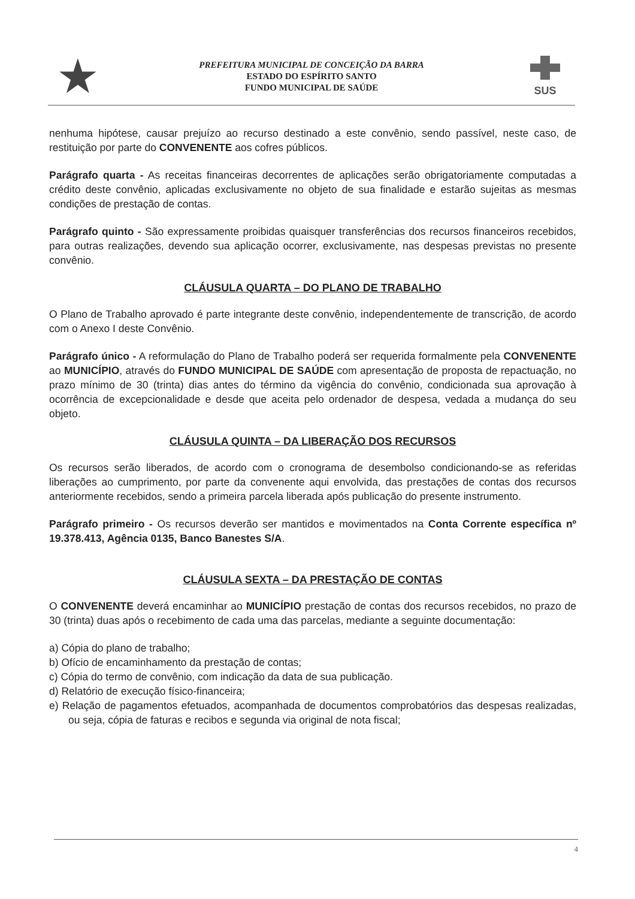★
PREFEITURA MUNICIPAL DE CONCEIÇÃO DA BARRA
ESTADO DO ESPÍRITO SANTO
FUNDO MUNICIPAL DE SAÚDE
SUS
nenhuma hipótese, causar prejuízo ao recurso destinado a este convênio, sendo passível, neste caso, de restituição por parte do CONVENENTE aos cofres públicos.
Parágrafo quarta - As receitas financeiras decorrentes de aplicações serão obrigatoriamente computadas a crédito deste convênio, aplicadas exclusivamente no objeto de sua finalidade e estarão sujeitas as mesmas condições de prestação de contas.
Parágrafo quinto - São expressamente proibidas quaisquer transferências dos recursos financeiros recebidos, para outras realizações, devendo sua aplicação ocorrer, exclusivamente, nas despesas previstas no presente convênio.
CLÁUSULA QUARTA – DO PLANO DE TRABALHO
O Plano de Trabalho aprovado é parte integrante deste convênio, independentemente de transcrição, de acordo com o Anexo I deste Convênio.
Parágrafo único - A reformulação do Plano de Trabalho poderá ser requerida formalmente pela CONVENENTE ao MUNICÍPIO, através do FUNDO MUNICIPAL DE SAÚDE com apresentação de proposta de repactuação, no prazo mínimo de 30 (trinta) dias antes do término da vigência do convênio, condicionada sua aprovação à ocorrência de excepcionalidade e desde que aceita pelo ordenador de despesa, vedada a mudança do seu objeto.
CLÁUSULA QUINTA – DA LIBERAÇÃO DOS RECURSOS
Os recursos serão liberados, de acordo com o cronograma de desembolso condicionando-se as referidas liberações ao cumprimento, por parte da convenente aqui envolvida, das prestações de contas dos recursos anteriormente recebidos, sendo a primeira parcela liberada após publicação do presente instrumento.
Parágrafo primeiro - Os recursos deverão ser mantidos e movimentados na Conta Corrente específica nº 19.378.413, Agência 0135, Banco Banestes S/A.
CLÁUSULA SEXTA – DA PRESTAÇÃO DE CONTAS
O CONVENENTE deverá encaminhar ao MUNICÍPIO prestação de contas dos recursos recebidos, no prazo de 30 (trinta) duas após o recebimento de cada uma das parcelas, mediante a seguinte documentação:
a) Cópia do plano de trabalho;
b) Ofício de encaminhamento da prestação de contas;
c) Cópia do termo de convênio, com indicação da data de sua publicação.
d) Relatório de execução físico-financeira;
e) Relação de pagamentos efetuados, acompanhada de documentos comprobatórios das despesas realizadas, ou seja, cópia de faturas e recibos e segunda via original de nota fiscal;
4